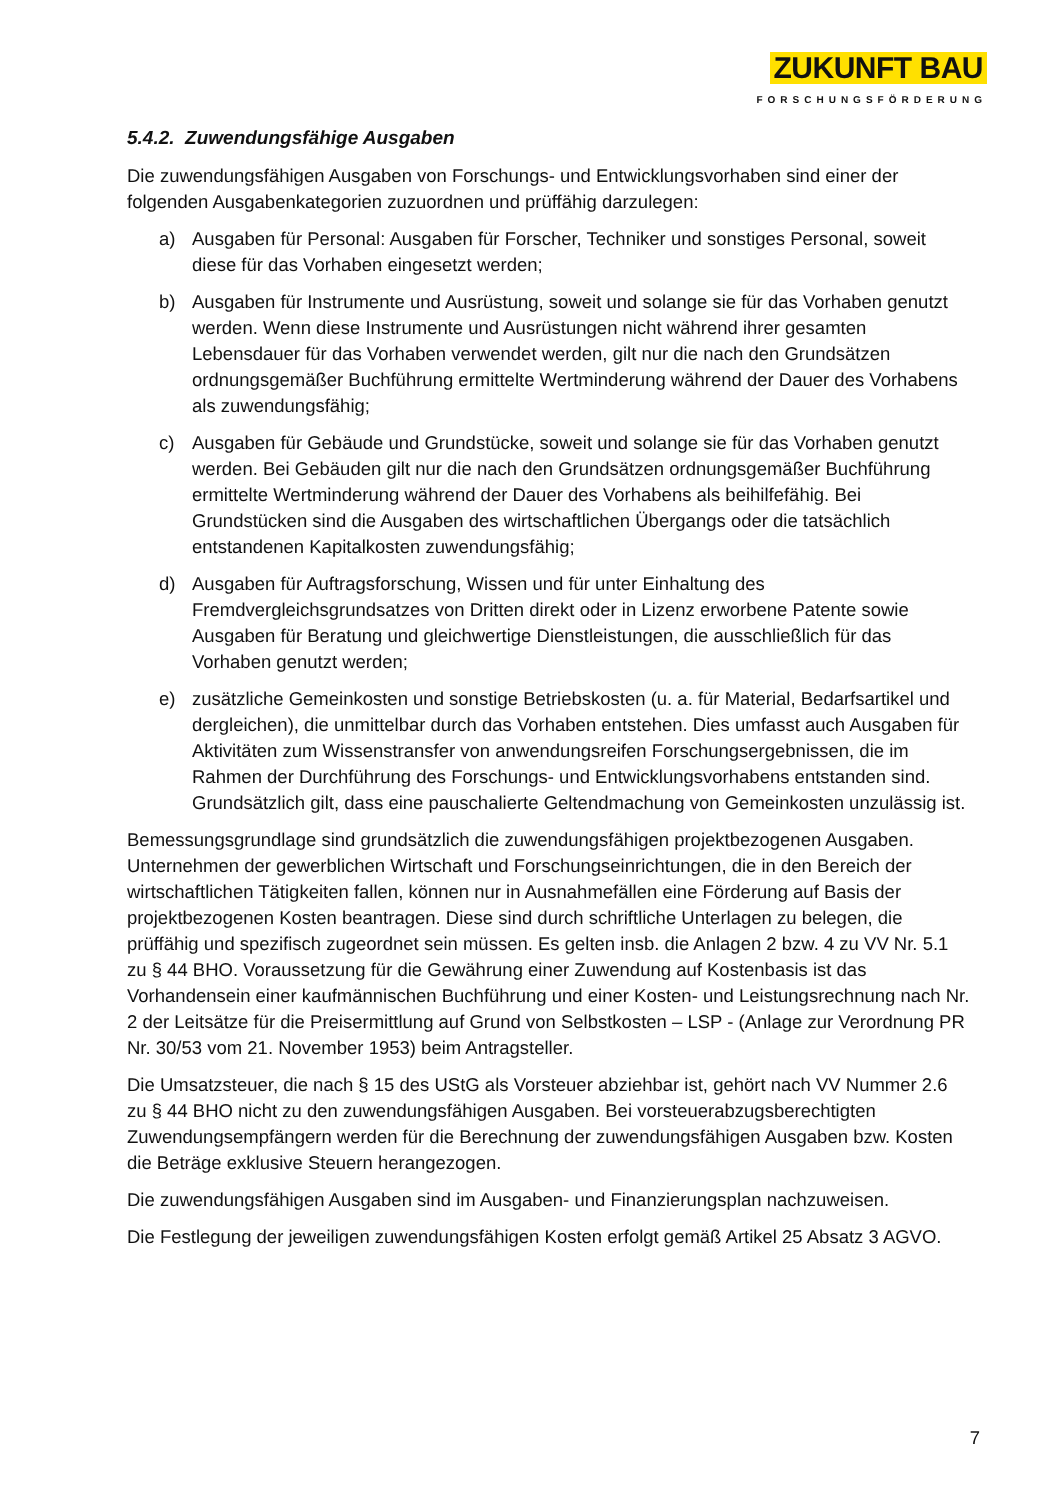ZUKUNFT BAU
FORSCHUNGSFÖRDERUNG
5.4.2. Zuwendungsfähige Ausgaben
Die zuwendungsfähigen Ausgaben von Forschungs- und Entwicklungsvorhaben sind einer der folgenden Ausgabenkategorien zuzuordnen und prüffähig darzulegen:
a) Ausgaben für Personal: Ausgaben für Forscher, Techniker und sonstiges Personal, soweit diese für das Vorhaben eingesetzt werden;
b) Ausgaben für Instrumente und Ausrüstung, soweit und solange sie für das Vorhaben genutzt werden. Wenn diese Instrumente und Ausrüstungen nicht während ihrer gesamten Lebensdauer für das Vorhaben verwendet werden, gilt nur die nach den Grundsätzen ordnungsgemäßer Buchführung ermittelte Wertminderung während der Dauer des Vorhabens als zuwendungsfähig;
c) Ausgaben für Gebäude und Grundstücke, soweit und solange sie für das Vorhaben genutzt werden. Bei Gebäuden gilt nur die nach den Grundsätzen ordnungsgemäßer Buchführung ermittelte Wertminderung während der Dauer des Vorhabens als beihilfefähig. Bei Grundstücken sind die Ausgaben des wirtschaftlichen Übergangs oder die tatsächlich entstandenen Kapitalkosten zuwendungsfähig;
d) Ausgaben für Auftragsforschung, Wissen und für unter Einhaltung des Fremdvergleichsgrundsatzes von Dritten direkt oder in Lizenz erworbene Patente sowie Ausgaben für Beratung und gleichwertige Dienstleistungen, die ausschließlich für das Vorhaben genutzt werden;
e) zusätzliche Gemeinkosten und sonstige Betriebskosten (u. a. für Material, Bedarfsartikel und dergleichen), die unmittelbar durch das Vorhaben entstehen. Dies umfasst auch Ausgaben für Aktivitäten zum Wissenstransfer von anwendungsreifen Forschungsergebnissen, die im Rahmen der Durchführung des Forschungs- und Entwicklungsvorhabens entstanden sind. Grundsätzlich gilt, dass eine pauschalierte Geltendmachung von Gemeinkosten unzulässig ist.
Bemessungsgrundlage sind grundsätzlich die zuwendungsfähigen projektbezogenen Ausgaben. Unternehmen der gewerblichen Wirtschaft und Forschungseinrichtungen, die in den Bereich der wirtschaftlichen Tätigkeiten fallen, können nur in Ausnahmefällen eine Förderung auf Basis der projektbezogenen Kosten beantragen. Diese sind durch schriftliche Unterlagen zu belegen, die prüffähig und spezifisch zugeordnet sein müssen. Es gelten insb. die Anlagen 2 bzw. 4 zu VV Nr. 5.1 zu § 44 BHO. Voraussetzung für die Gewährung einer Zuwendung auf Kostenbasis ist das Vorhandensein einer kaufmännischen Buchführung und einer Kosten- und Leistungsrechnung nach Nr. 2 der Leitsätze für die Preisermittlung auf Grund von Selbstkosten – LSP - (Anlage zur Verordnung PR Nr. 30/53 vom 21. November 1953) beim Antragsteller.
Die Umsatzsteuer, die nach § 15 des UStG als Vorsteuer abziehbar ist, gehört nach VV Nummer 2.6 zu § 44 BHO nicht zu den zuwendungsfähigen Ausgaben. Bei vorsteuerabzugsberechtigten Zuwendungsempfängern werden für die Berechnung der zuwendungsfähigen Ausgaben bzw. Kosten die Beträge exklusive Steuern herangezogen.
Die zuwendungsfähigen Ausgaben sind im Ausgaben- und Finanzierungsplan nachzuweisen.
Die Festlegung der jeweiligen zuwendungsfähigen Kosten erfolgt gemäß Artikel 25 Absatz 3 AGVO.
7